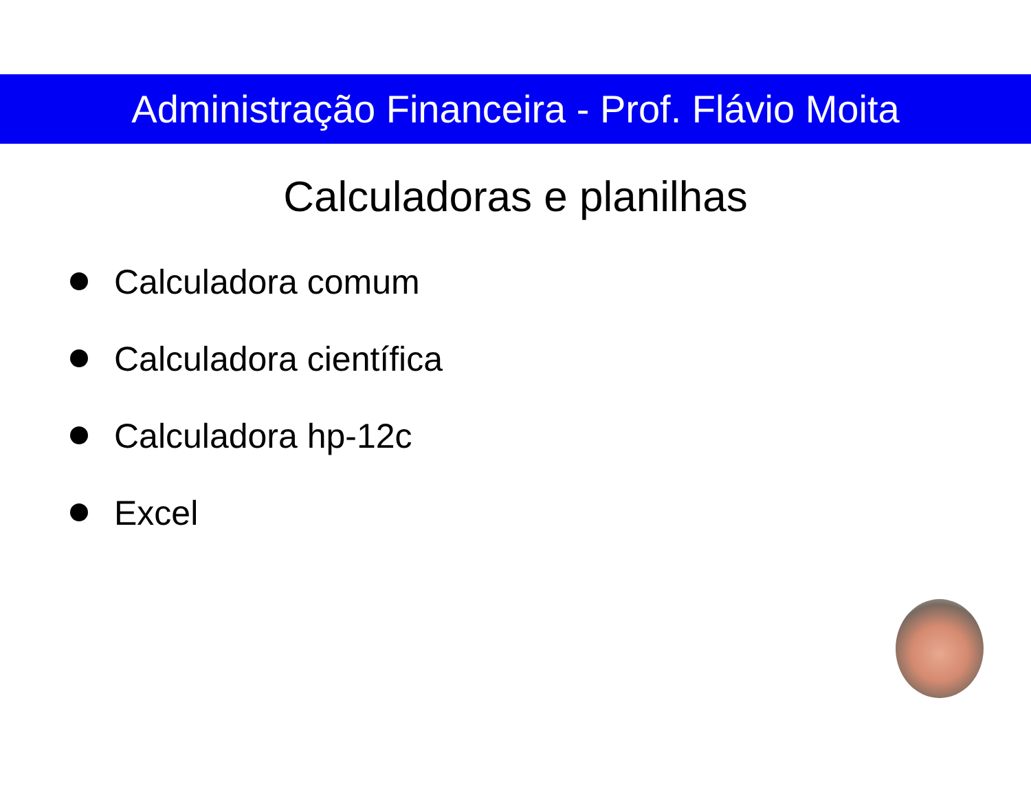Administração Financeira - Prof. Flávio Moita
Calculadoras e planilhas
Calculadora comum
Calculadora científica
Calculadora hp-12c
Excel